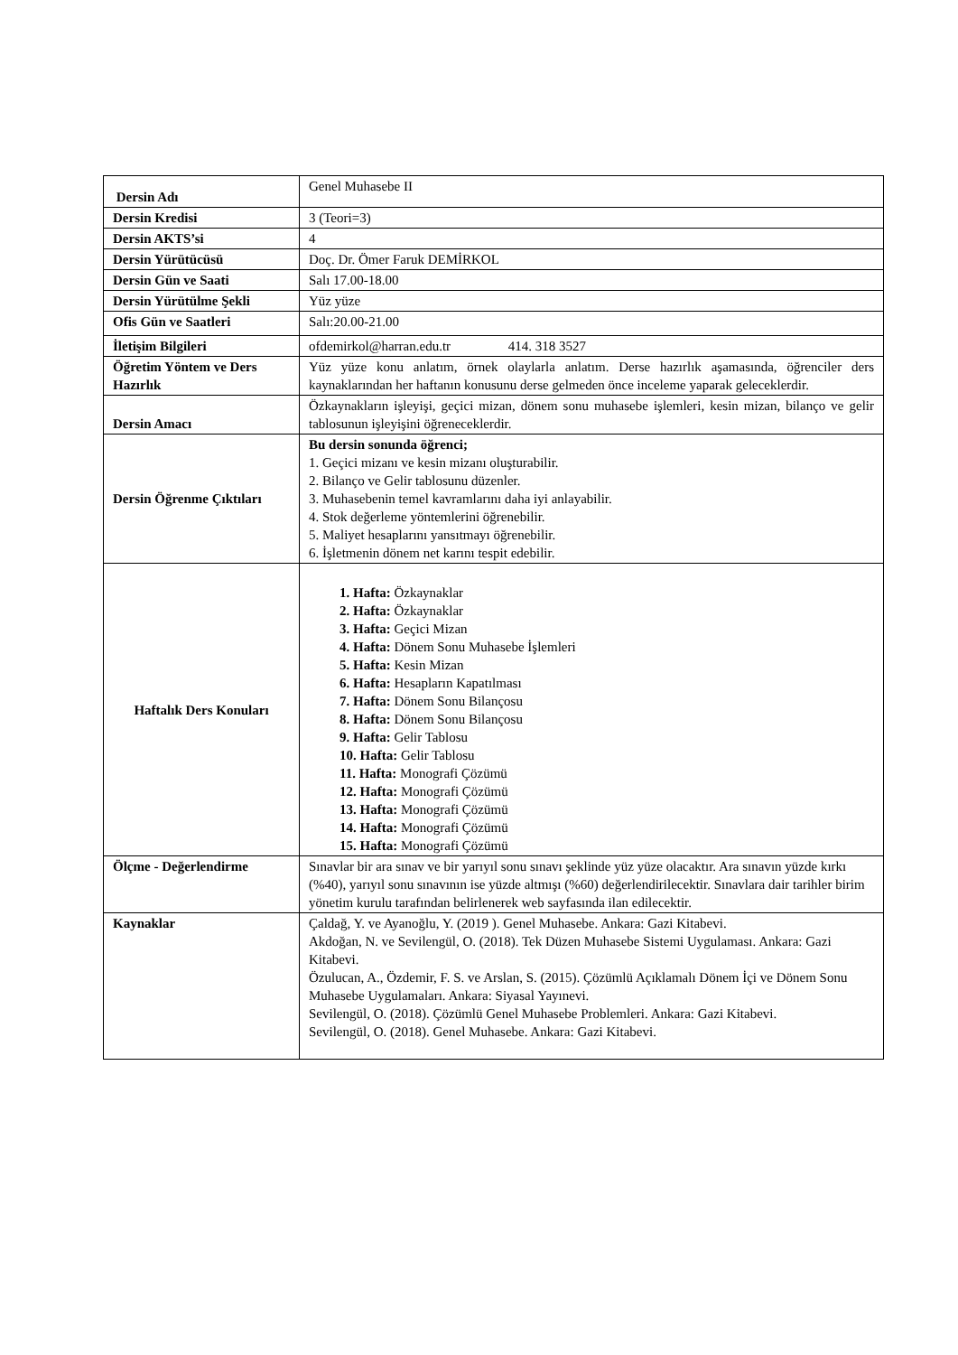| Dersin Adı | Genel Muhasebe II |
| Dersin Kredisi | 3 (Teori=3) |
| Dersin AKTS’si | 4 |
| Dersin Yürütücüsü | Doç. Dr. Ömer Faruk DEMİRKOL |
| Dersin Gün ve Saati | Salı 17.00-18.00 |
| Dersin Yürütülme Şekli | Yüz yüze |
| Ofis Gün ve Saatleri | Salı:20.00-21.00 |
| İletişim Bilgileri | ofdemirkol@harran.edu.tr 414. 318 3527 |
| Öğretim Yöntem ve Ders Hazırlık | Yüz yüze konu anlatım, örnek olaylarla anlatım. Derse hazırlık aşamasında, öğrenciler ders kaynaklarından her haftanın konusunu derse gelmeden önce inceleme yaparak geleceklerdir. |
| Dersin Amacı | Özkaynakların işleyişi, geçici mizan, dönem sonu muhasebe işlemleri, kesin mizan, bilanço ve gelir tablosunun işleyişini öğreneceklerdir. |
| Dersin Öğrenme Çıktıları | Bu dersin sonunda öğrenci; 1. Geçici mizanı ve kesin mizanı oluşturabilir. 2. Bilanço ve Gelir tablosunu düzenler. 3. Muhasebenin temel kavramlarını daha iyi anlayabilir. 4. Stok değerleme yöntemlerini öğrenebilir. 5. Maliyet hesaplarını yansıtmayı öğrenebilir. 6. İşletmenin dönem net karını tespit edebilir. |
| Haftalık Ders Konuları | 1. Hafta: Özkaynaklar 2. Hafta: Özkaynaklar 3. Hafta: Geçici Mizan 4. Hafta: Dönem Sonu Muhasebe İşlemleri 5. Hafta: Kesin Mizan 6. Hafta: Hesapların Kapatılması 7. Hafta: Dönem Sonu Bilançosu 8. Hafta: Dönem Sonu Bilançosu 9. Hafta: Gelir Tablosu 10. Hafta: Gelir Tablosu 11. Hafta: Monografi Çözümü 12. Hafta: Monografi Çözümü 13. Hafta: Monografi Çözümü 14. Hafta: Monografi Çözümü 15. Hafta: Monografi Çözümü |
| Ölçme - Değerlendirme | Sınavlar bir ara sınav ve bir yarıyıl sonu sınavı şeklinde yüz yüze olacaktır. Ara sınavın yüzde kırkı (%40), yarıyıl sonu sınavının ise yüzde altmışı (%60) değerlendirilecektir. Sınavlara dair tarihler birim yönetim kurulu tarafından belirlenerek web sayfasında ilan edilecektir. |
| Kaynaklar | Çaldağ, Y. ve Ayanoğlu, Y. (2019 ). Genel Muhasebe. Ankara: Gazi Kitabevi. Akdoğan, N. ve Sevilengül, O. (2018). Tek Düzen Muhasebe Sistemi Uygulaması. Ankara: Gazi Kitabevi. Özulucan, A., Özdemir, F. S. ve Arslan, S. (2015). Çözümlü Açıklamalı Dönem İçi ve Dönem Sonu Muhasebe Uygulamaları. Ankara: Siyasal Yayınevi. Sevilengül, O. (2018). Çözümlü Genel Muhasebe Problemleri. Ankara: Gazi Kitabevi. Sevilengül, O. (2018). Genel Muhasebe. Ankara: Gazi Kitabevi. |